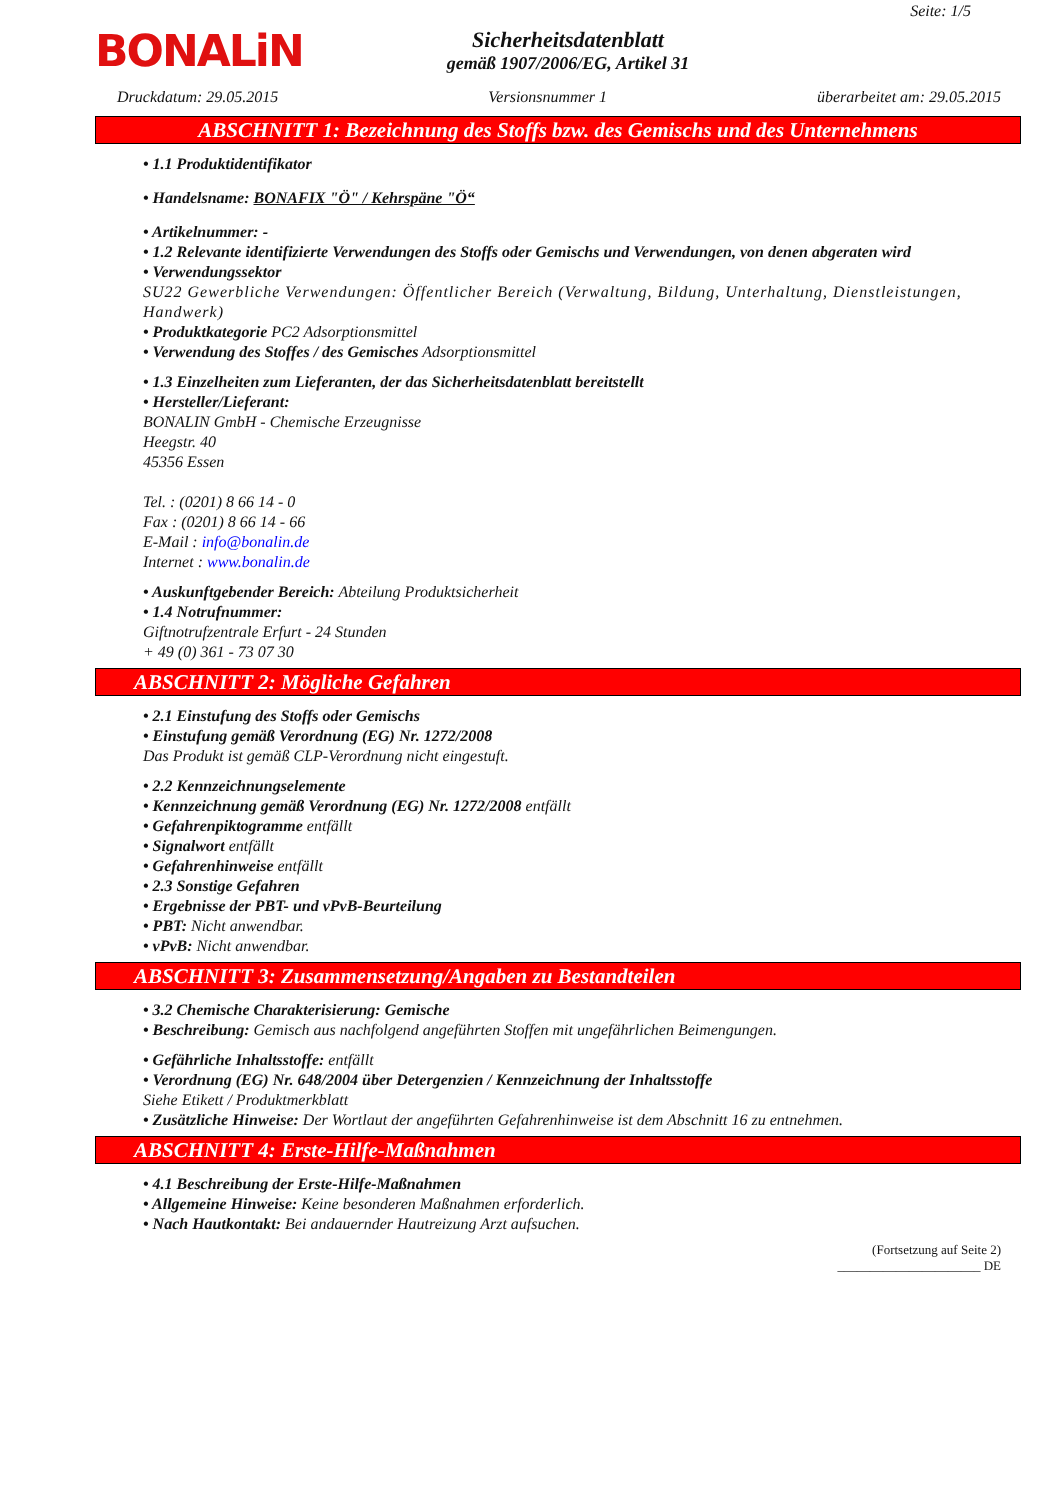Seite: 1/5
BONALiN
Sicherheitsdatenblatt
gemäß 1907/2006/EG, Artikel 31
Druckdatum: 29.05.2015 Versionsnummer 1 überarbeitet am: 29.05.2015
ABSCHNITT 1: Bezeichnung des Stoffs bzw. des Gemischs und des Unternehmens
• 1.1 Produktidentifikator
• Handelsname: BONAFIX "Ö" / Kehrspäne "Ö“
• Artikelnummer: -
• 1.2 Relevante identifizierte Verwendungen des Stoffs oder Gemischs und Verwendungen, von denen abgeraten wird
• Verwendungssektor
SU22 Gewerbliche Verwendungen: Öffentlicher Bereich (Verwaltung, Bildung, Unterhaltung, Dienstleistungen, Handwerk)
• Produktkategorie PC2 Adsorptionsmittel
• Verwendung des Stoffes / des Gemisches Adsorptionsmittel
• 1.3 Einzelheiten zum Lieferanten, der das Sicherheitsdatenblatt bereitstellt
• Hersteller/Lieferant:
BONALIN GmbH - Chemische Erzeugnisse
Heegstr. 40
45356 Essen
Tel. : (0201) 8 66 14 - 0
Fax : (0201) 8 66 14 - 66
E-Mail : info@bonalin.de
Internet : www.bonalin.de
• Auskunftgebender Bereich: Abteilung Produktsicherheit
• 1.4 Notrufnummer:
Giftnotrufzentrale Erfurt - 24 Stunden
+ 49 (0) 361 - 73 07 30
ABSCHNITT 2: Mögliche Gefahren
• 2.1 Einstufung des Stoffs oder Gemischs
• Einstufung gemäß Verordnung (EG) Nr. 1272/2008
Das Produkt ist gemäß CLP-Verordnung nicht eingestuft.
• 2.2 Kennzeichnungselemente
• Kennzeichnung gemäß Verordnung (EG) Nr. 1272/2008 entfällt
• Gefahrenpiktogramme entfällt
• Signalwort entfällt
• Gefahrenhinweise entfällt
• 2.3 Sonstige Gefahren
• Ergebnisse der PBT- und vPvB-Beurteilung
• PBT: Nicht anwendbar.
• vPvB: Nicht anwendbar.
ABSCHNITT 3: Zusammensetzung/Angaben zu Bestandteilen
• 3.2 Chemische Charakterisierung: Gemische
• Beschreibung: Gemisch aus nachfolgend angeführten Stoffen mit ungefährlichen Beimengungen.
• Gefährliche Inhaltsstoffe: entfällt
• Verordnung (EG) Nr. 648/2004 über Detergenzien / Kennzeichnung der Inhaltsstoffe
Siehe Etikett / Produktmerkblatt
• Zusätzliche Hinweise: Der Wortlaut der angeführten Gefahrenhinweise ist dem Abschnitt 16 zu entnehmen.
ABSCHNITT 4: Erste-Hilfe-Maßnahmen
• 4.1 Beschreibung der Erste-Hilfe-Maßnahmen
• Allgemeine Hinweise: Keine besonderen Maßnahmen erforderlich.
• Nach Hautkontakt: Bei andauernder Hautreizung Arzt aufsuchen.
(Fortsetzung auf Seite 2)
______________________ DE